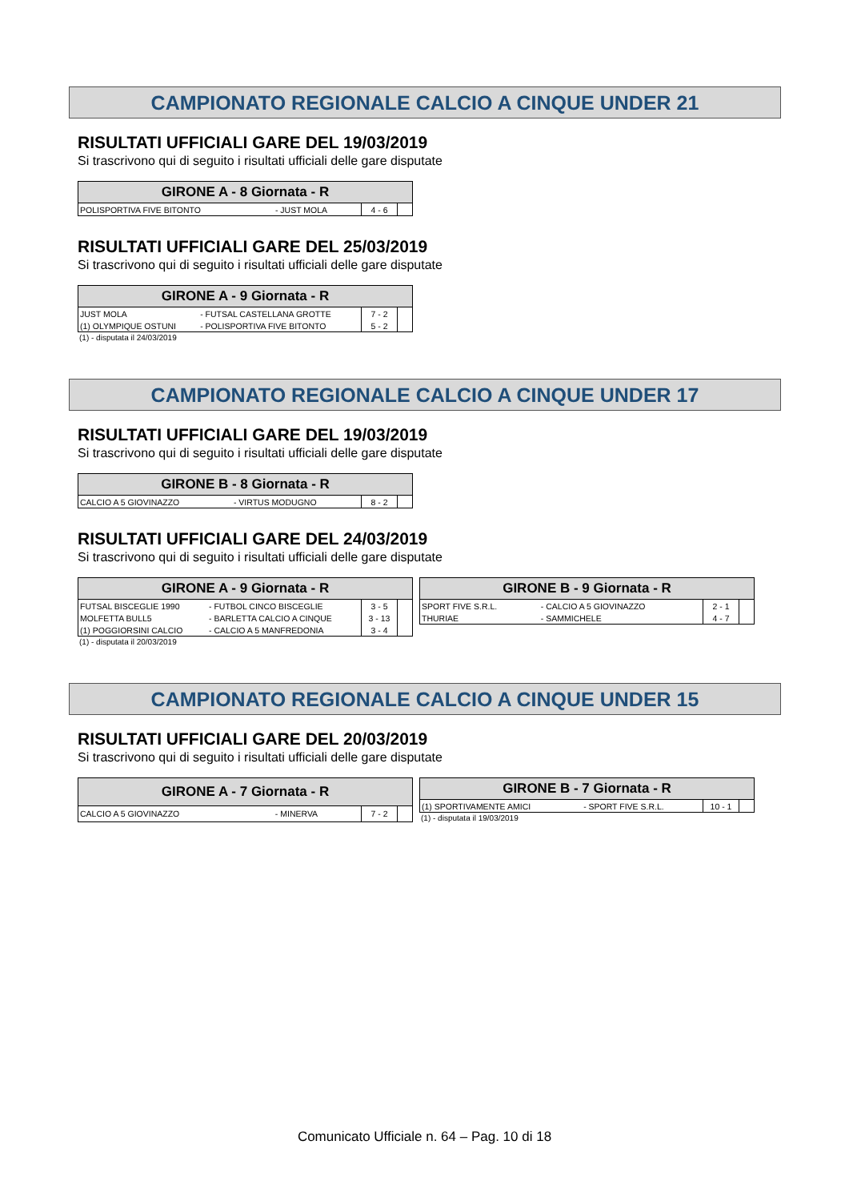CAMPIONATO REGIONALE CALCIO A CINQUE UNDER 21
RISULTATI UFFICIALI GARE DEL 19/03/2019
Si trascrivono qui di seguito i risultati ufficiali delle gare disputate
| GIRONE A - 8 Giornata - R | | | |
| --- | --- | --- | --- |
| POLISPORTIVA FIVE BITONTO | - JUST MOLA | 4 - 6 | |
RISULTATI UFFICIALI GARE DEL 25/03/2019
Si trascrivono qui di seguito i risultati ufficiali delle gare disputate
| GIRONE A - 9 Giornata - R | | | |
| --- | --- | --- | --- |
| JUST MOLA | - FUTSAL CASTELLANA GROTTE | 7 - 2 | |
| (1) OLYMPIQUE OSTUNI | - POLISPORTIVA FIVE BITONTO | 5 - 2 | |
(1) - disputata il 24/03/2019
CAMPIONATO REGIONALE CALCIO A CINQUE UNDER 17
RISULTATI UFFICIALI GARE DEL 19/03/2019
Si trascrivono qui di seguito i risultati ufficiali delle gare disputate
| GIRONE B - 8 Giornata - R | | | |
| --- | --- | --- | --- |
| CALCIO A 5 GIOVINAZZO | - VIRTUS MODUGNO | 8 - 2 | |
RISULTATI UFFICIALI GARE DEL 24/03/2019
Si trascrivono qui di seguito i risultati ufficiali delle gare disputate
| GIRONE A - 9 Giornata - R | | | |
| --- | --- | --- | --- |
| FUTSAL BISCEGLIE 1990 | - FUTBOL CINCO BISCEGLIE | 3 - 5 | |
| MOLFETTA BULL5 | - BARLETTA CALCIO A CINQUE | 3 - 13 | |
| (1) POGGIORSINI CALCIO | - CALCIO A 5 MANFREDONIA | 3 - 4 | |
(1) - disputata il 20/03/2019
| GIRONE B - 9 Giornata - R | | | |
| --- | --- | --- | --- |
| SPORT FIVE S.R.L. | - CALCIO A 5 GIOVINAZZO | 2 - 1 | |
| THURIAE | - SAMMICHELE | 4 - 7 | |
CAMPIONATO REGIONALE CALCIO A CINQUE UNDER 15
RISULTATI UFFICIALI GARE DEL 20/03/2019
Si trascrivono qui di seguito i risultati ufficiali delle gare disputate
| GIRONE A - 7 Giornata - R | | | |
| --- | --- | --- | --- |
| CALCIO A 5 GIOVINAZZO | - MINERVA | 7 - 2 | |
| GIRONE B - 7 Giornata - R | | | |
| --- | --- | --- | --- |
| (1) SPORTIVAMENTE AMICI | - SPORT FIVE S.R.L. | 10 - 1 | |
(1) - disputata il 19/03/2019
Comunicato Ufficiale n. 64 – Pag. 10 di 18